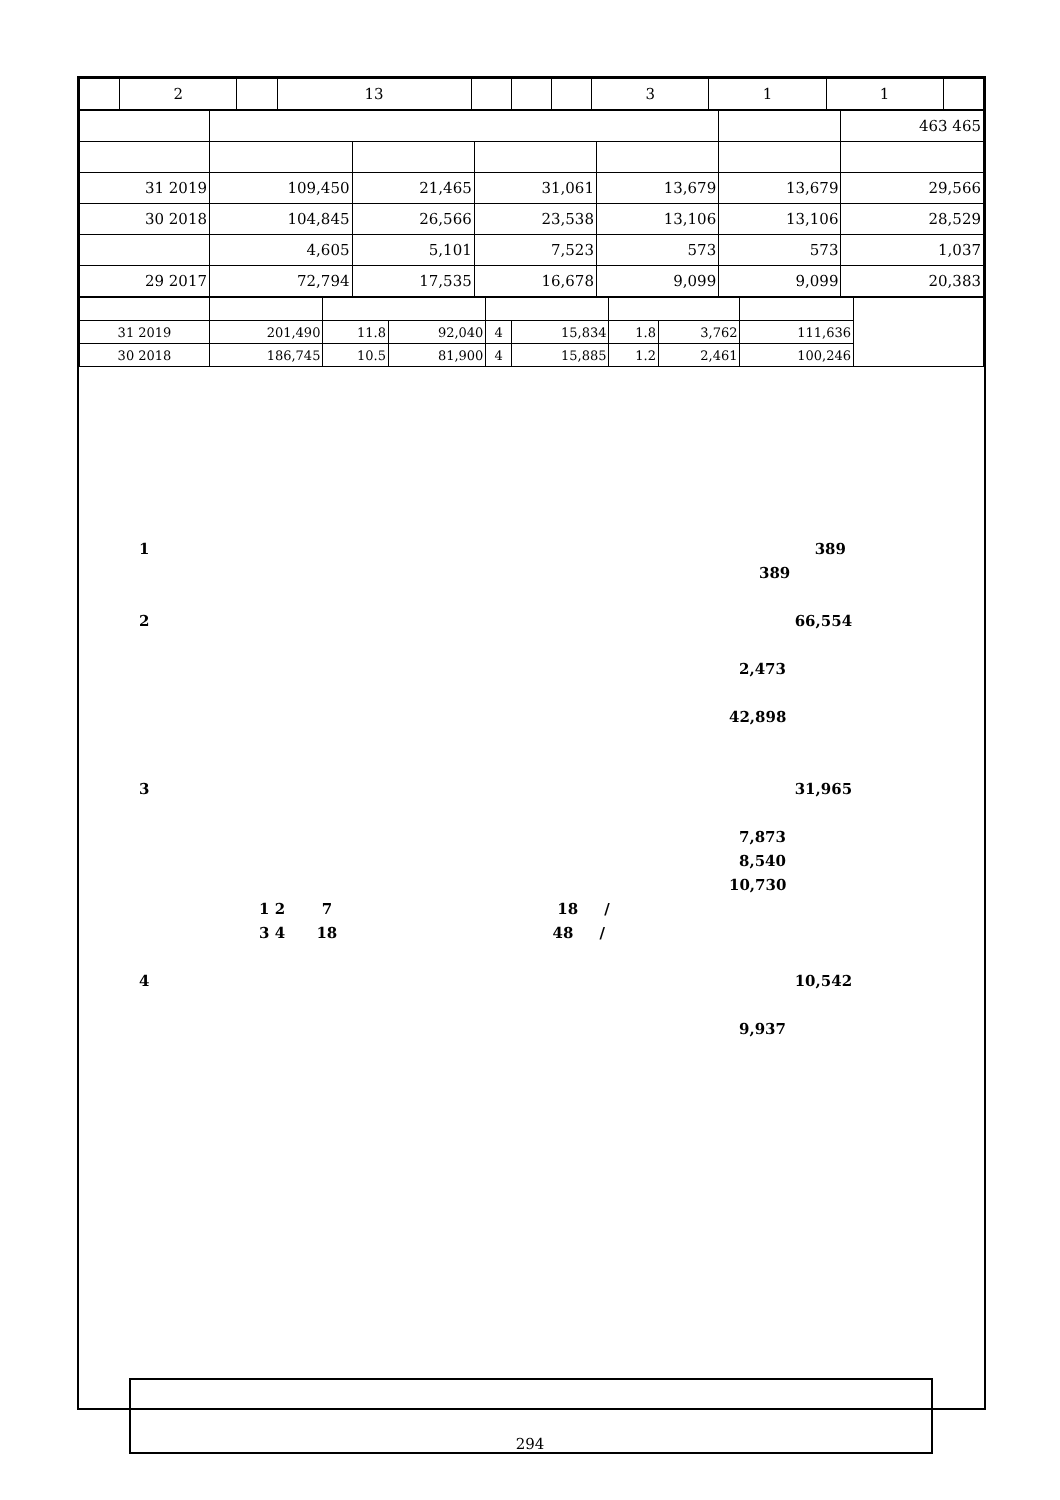| | 2 | | 13 | | | | 3 | 1 | 1 | |
| | | | | | | 463 465 |
| 31 2019 | 109,450 | 21,465 | 31,061 | 13,679 | 13,679 | 29,566 |
| 30 2018 | 104,845 | 26,566 | 23,538 | 13,106 | 13,106 | 28,529 |
| | 4,605 | 5,101 | 7,523 | 573 | 573 | 1,037 |
| 29 2017 | 72,794 | 17,535 | 16,678 | 9,099 | 9,099 | 20,383 |
| 31 2019 | 201,490 | 11.8 | 92,040 | 4 | 15,834 | 1.8 | 3,762 | 111,636 | |
| 30 2018 | 186,745 | 10.5 | 81,900 | 4 | 15,885 | 1.2 | 2,461 | 100,246 | |
1 389
389
2 66,554
2,473
42,898
3 31,965
7,873
8,540
10,730
1 2 7 18 /
3 4 18 48 /
4 10,542
9,937
294